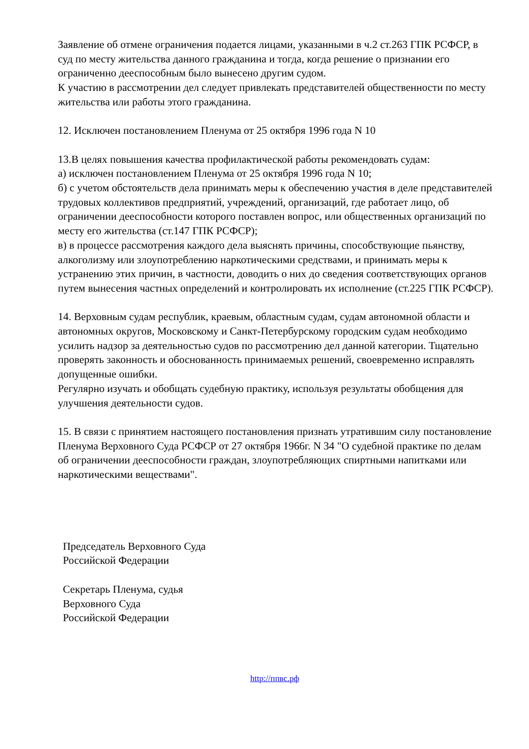Заявление об отмене ограничения подается лицами, указанными в ч.2 ст.263 ГПК РСФСР, в суд по месту жительства данного гражданина и тогда, когда решение о признании его ограниченно дееспособным было вынесено другим судом.
К участию в рассмотрении дел следует привлекать представителей общественности по месту жительства или работы этого гражданина.
12. Исключен постановлением Пленума от 25 октября 1996 года N 10
13.В целях повышения качества профилактической работы рекомендовать судам:
а) исключен постановлением Пленума от 25 октября 1996 года N 10;
б) с учетом обстоятельств дела принимать меры к обеспечению участия в деле представителей трудовых коллективов предприятий, учреждений, организаций, где работает лицо, об ограничении дееспособности которого поставлен вопрос, или общественных организаций по месту его жительства (ст.147 ГПК РСФСР);
в) в процессе рассмотрения каждого дела выяснять причины, способствующие пьянству, алкоголизму или злоупотреблению наркотическими средствами, и принимать меры к устранению этих причин, в частности, доводить о них до сведения соответствующих органов путем вынесения частных определений и контролировать их исполнение (ст.225 ГПК РСФСР).
14. Верховным судам республик, краевым, областным судам, судам автономной области и автономных округов, Московскому и Санкт-Петербурскому городским судам необходимо усилить надзор за деятельностью судов по рассмотрению дел данной категории. Тщательно проверять законность и обоснованность принимаемых решений, своевременно исправлять допущенные ошибки.
Регулярно изучать и обобщать судебную практику, используя результаты обобщения для улучшения деятельности судов.
15. В связи с принятием настоящего постановления признать утратившим силу постановление Пленума Верховного Суда РСФСР от 27 октября 1966г. N 34 "О судебной практике по делам об ограничении дееспособности граждан, злоупотребляющих спиртными напитками или наркотическими веществами".
Председатель Верховного Суда
Российской Федерации
Секретарь Пленума, судья
Верховного Суда
Российской Федерации
http://ппвс.рф